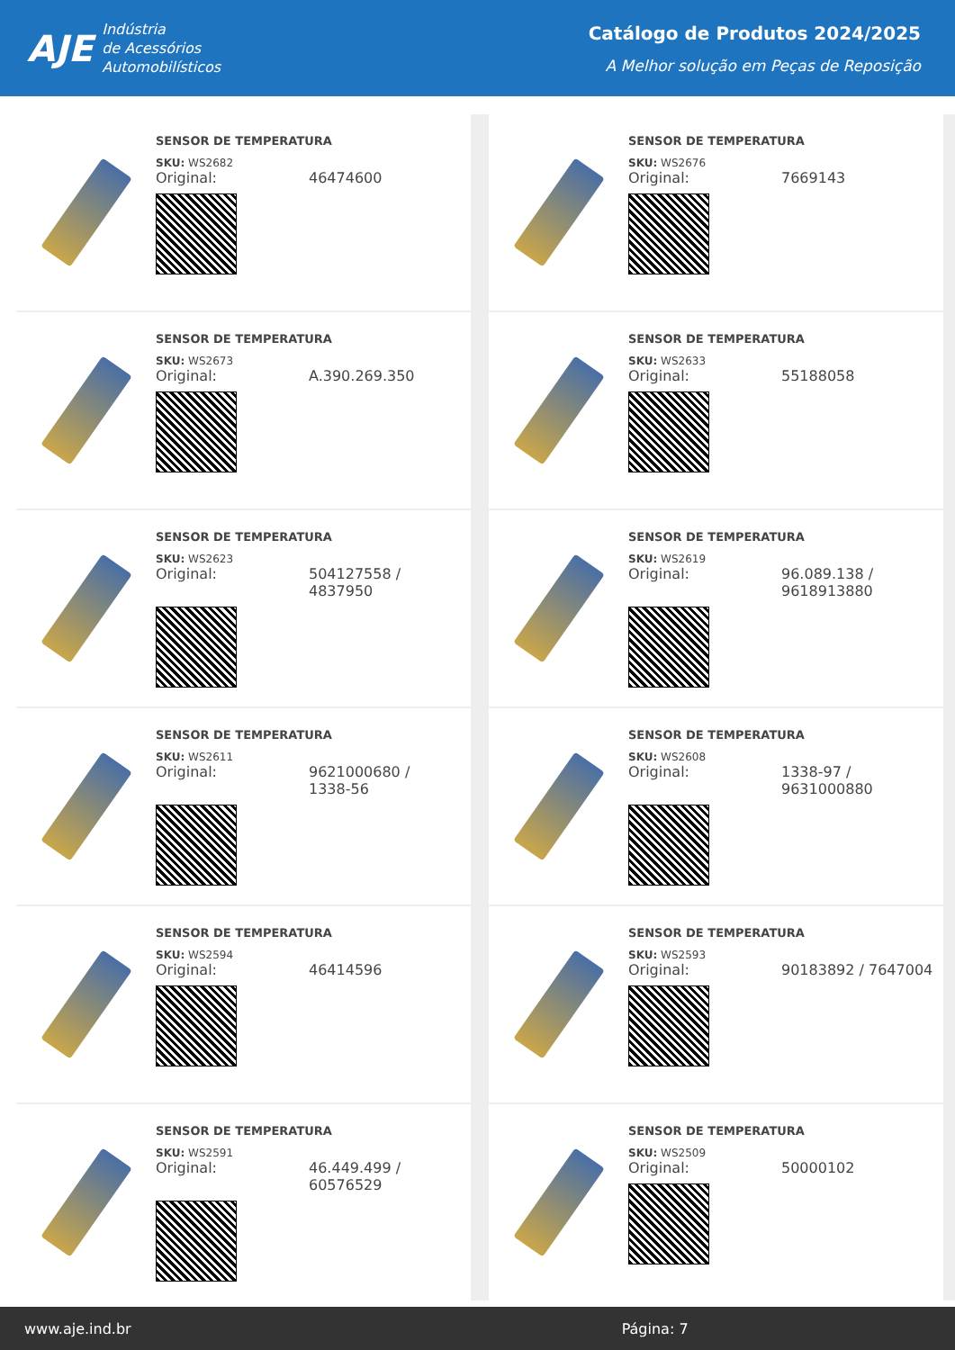AJE
Indústria
de Acessórios
Automobilísticos
Catálogo de Produtos 2024/2025
A Melhor solução em Peças de Reposição
SENSOR DE TEMPERATURA
SKU: WS2682
Original: 46474600
SENSOR DE TEMPERATURA
SKU: WS2676
Original: 7669143
SENSOR DE TEMPERATURA
SKU: WS2673
Original: A.390.269.350
SENSOR DE TEMPERATURA
SKU: WS2633
Original: 55188058
SENSOR DE TEMPERATURA
SKU: WS2623
Original: 504127558 /
4837950
SENSOR DE TEMPERATURA
SKU: WS2619
Original: 96.089.138 /
9618913880
SENSOR DE TEMPERATURA
SKU: WS2611
Original: 9621000680 /
1338-56
SENSOR DE TEMPERATURA
SKU: WS2608
Original: 1338-97 /
9631000880
SENSOR DE TEMPERATURA
SKU: WS2594
Original: 46414596
SENSOR DE TEMPERATURA
SKU: WS2593
Original: 90183892 / 7647004
SENSOR DE TEMPERATURA
SKU: WS2591
Original: 46.449.499 /
60576529
SENSOR DE TEMPERATURA
SKU: WS2509
Original: 50000102
www.aje.ind.br Página: 7